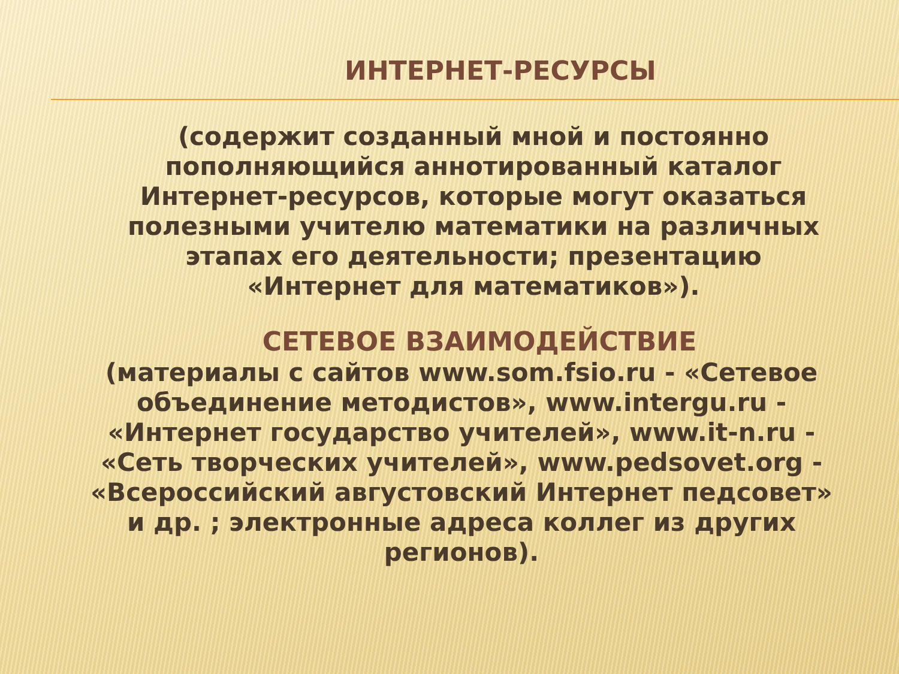ИНТЕРНЕТ-РЕСУРСЫ
(содержит созданный мной и постоянно пополняющийся аннотированный каталог Интернет-ресурсов, которые могут оказаться полезными учителю математики на различных этапах его деятельности; презентацию «Интернет для математиков»).
СЕТЕВОЕ ВЗАИМОДЕЙСТВИЕ
(материалы с сайтов www.som.fsio.ru - «Сетевое объединение методистов», www.intergu.ru - «Интернет государство учителей», www.it-n.ru - «Сеть творческих учителей», www.pedsovet.org - «Всероссийский августовский Интернет педсовет» и др. ; электронные адреса коллег из других регионов).